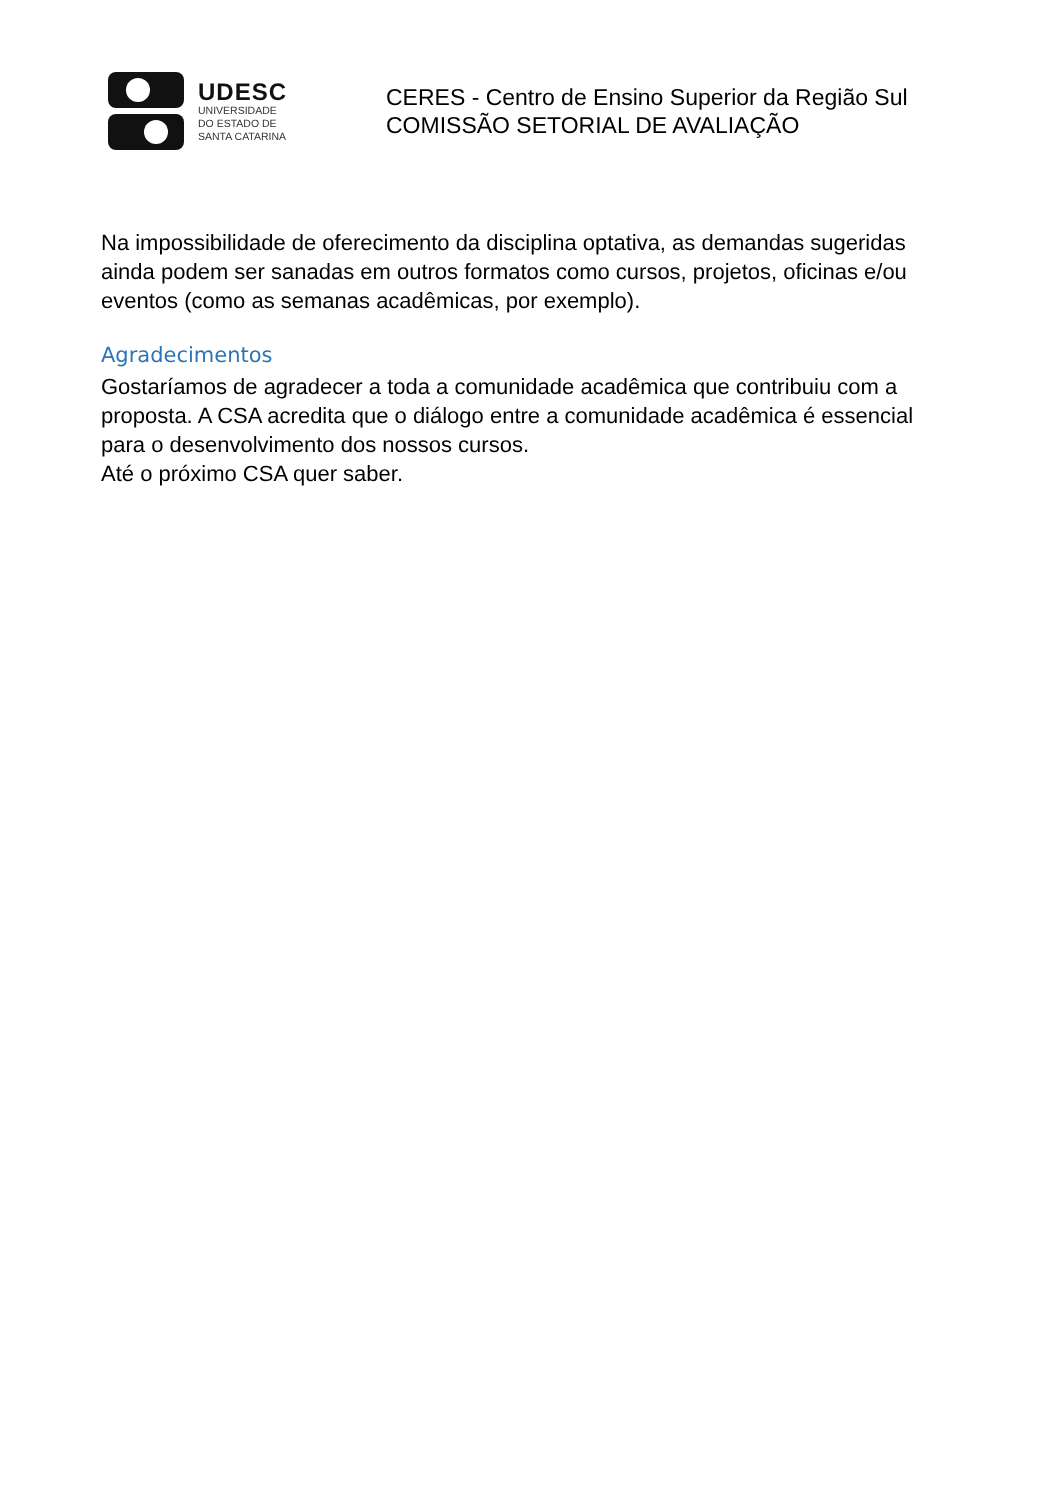UDESC
UNIVERSIDADE
DO ESTADO DE
SANTA CATARINA
CERES - Centro de Ensino Superior da Região Sul
COMISSÃO SETORIAL DE AVALIAÇÃO
Na impossibilidade de oferecimento da disciplina optativa, as demandas sugeridas ainda podem ser sanadas em outros formatos como cursos, projetos, oficinas e/ou eventos (como as semanas acadêmicas, por exemplo).
Agradecimentos
Gostaríamos de agradecer a toda a comunidade acadêmica que contribuiu com a proposta. A CSA acredita que o diálogo entre a comunidade acadêmica é essencial para o desenvolvimento dos nossos cursos.
Até o próximo CSA quer saber.